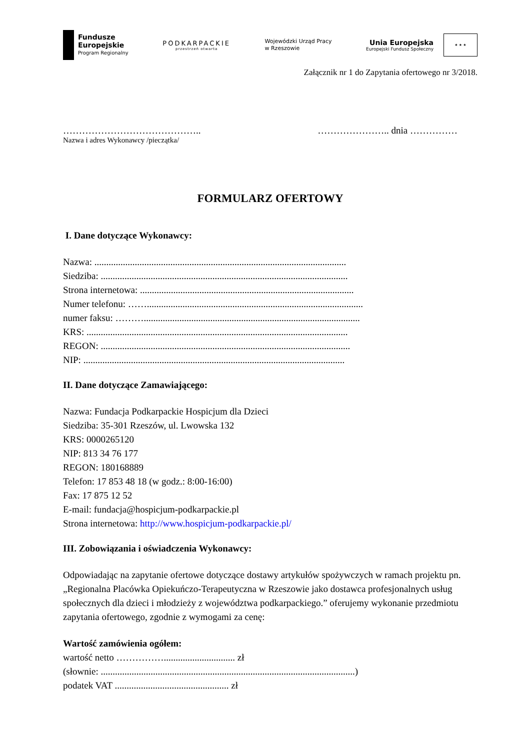Fundusze
Europejskie
Program Regionalny
PODKARPACKIE
przestrzeń otwarta
Wojewódzki Urząd Pracy
w Rzeszowie
Unia Europejska
Europejski Fundusz Społeczny
★ ★ ★
Załącznik nr 1 do Zapytania ofertowego nr 3/2018.
…………………………………….. ………………….. dnia ……………
Nazwa i adres Wykonawcy /pieczątka/
FORMULARZ OFERTOWY
I. Dane dotyczące Wykonawcy:
Nazwa: ..........................................................................................................
Siedziba: ........................................................................................................
Strona internetowa: ..........................................................................................
Numer telefonu: ……...........................................................................................
numer faksu: ………...........................................................................................
KRS: ..............................................................................................................
REGON: .........................................................................................................
NIP: ..............................................................................................................
II. Dane dotyczące Zamawiającego:
Nazwa: Fundacja Podkarpackie Hospicjum dla Dzieci
Siedziba: 35-301 Rzeszów, ul. Lwowska 132
KRS: 0000265120
NIP: 813 34 76 177
REGON: 180168889
Telefon: 17 853 48 18 (w godz.: 8:00-16:00)
Fax: 17 875 12 52
E-mail: fundacja@hospicjum-podkarpackie.pl
Strona internetowa: http://www.hospicjum-podkarpackie.pl/
III. Zobowiązania i oświadczenia Wykonawcy:
Odpowiadając na zapytanie ofertowe dotyczące dostawy artykułów spożywczych w ramach projektu pn. „Regionalna Placówka Opiekuńczo-Terapeutyczna w Rzeszowie jako dostawca profesjonalnych usług społecznych dla dzieci i młodzieży z województwa podkarpackiego.” oferujemy wykonanie przedmiotu zapytania ofertowego, zgodnie z wymogami za cenę:
Wartość zamówienia ogółem:
wartość netto …………….............................. zł
(słownie: ...........................................................................................................)
podatek VAT ................................................ zł